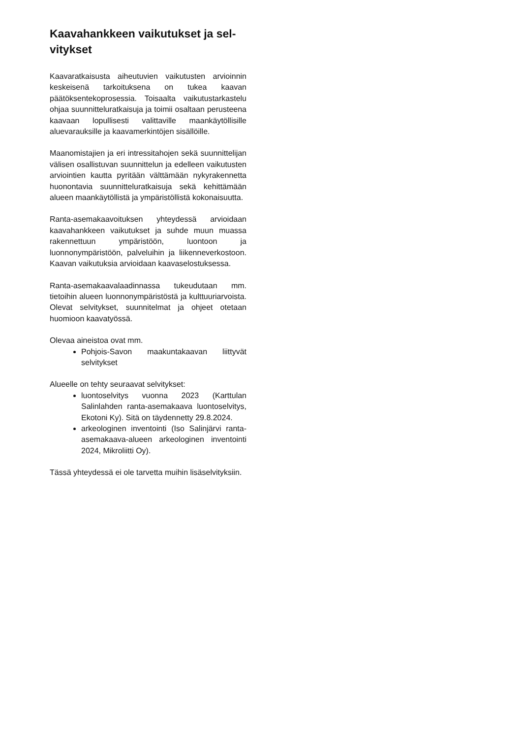Kaavahankkeen vaikutukset ja sel-
vitykset
Kaavaratkaisusta aiheutuvien vaikutusten arvioinnin keskeisenä tarkoituksena on tukea kaavan päätöksentekoprosessia. Toisaalta vaikutustarkastelu ohjaa suunnitteluratkaisuja ja toimii osaltaan perusteena kaavaan lopullisesti valittaville maankäytöllisille aluevarauksille ja kaavamerkintöjen sisällöille.
Maanomistajien ja eri intressitahojen sekä suunnittelijan välisen osallistuvan suunnittelun ja edelleen vaikutusten arviointien kautta pyritään välttämään nykyrakennetta huonontavia suunnitteluratkaisuja sekä kehittämään alueen maankäytöllistä ja ympäristöllistä kokonaisuutta.
Ranta-asemakaavoituksen yhteydessä arvioidaan kaavahankkeen vaikutukset ja suhde muun muassa rakennettuun ympäristöön, luontoon ja luonnonympäristöön, palveluihin ja liikenneverkostoon. Kaavan vaikutuksia arvioidaan kaavaselostuksessa.
Ranta-asemakaavalaadinnassa tukeudutaan mm. tietoihin alueen luonnonympäristöstä ja kulttuuriarvoista. Olevat selvitykset, suunnitelmat ja ohjeet otetaan huomioon kaavatyössä.
Olevaa aineistoa ovat mm.
Pohjois-Savon maakuntakaavan liittyvät selvitykset
Alueelle on tehty seuraavat selvitykset:
luontoselvitys vuonna 2023 (Karttulan Salinlahden ranta-asemakaava luontoselvitys, Ekotoni Ky). Sitä on täydennetty 29.8.2024.
arkeologinen inventointi (Iso Salinjärvi ranta-asemakaava-alueen arkeologinen inventointi 2024, Mikroliitti Oy).
Tässä yhteydessä ei ole tarvetta muihin lisäselvityksiin.